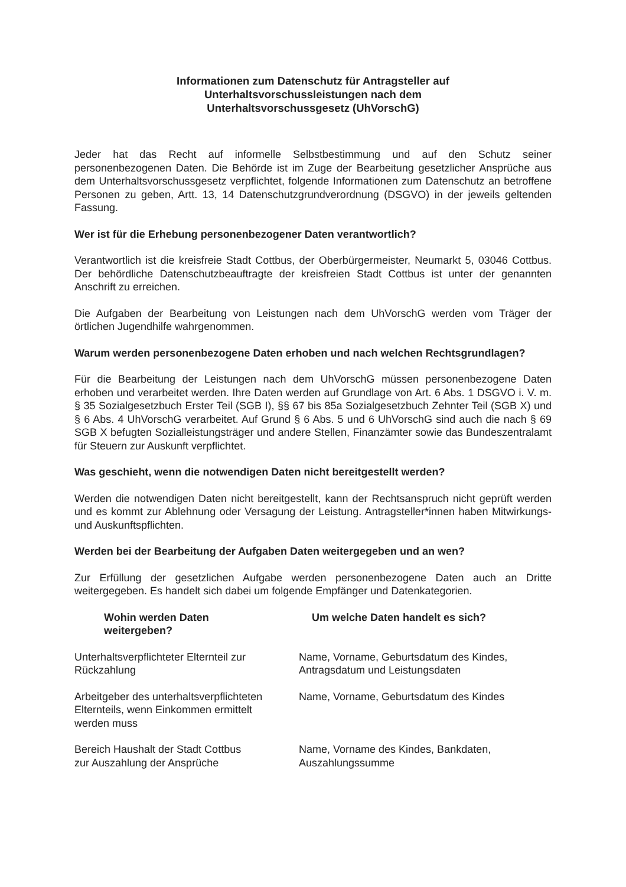Informationen zum Datenschutz für Antragsteller auf
Unterhaltsvorschussleistungen nach dem
Unterhaltsvorschussgesetz (UhVorschG)
Jeder hat das Recht auf informelle Selbstbestimmung und auf den Schutz seiner personenbezogenen Daten. Die Behörde ist im Zuge der Bearbeitung gesetzlicher Ansprüche aus dem Unterhaltsvorschussgesetz verpflichtet, folgende Informationen zum Datenschutz an betroffene Personen zu geben, Artt. 13, 14 Datenschutzgrundverordnung (DSGVO) in der jeweils geltenden Fassung.
Wer ist für die Erhebung personenbezogener Daten verantwortlich?
Verantwortlich ist die kreisfreie Stadt Cottbus, der Oberbürgermeister, Neumarkt 5, 03046 Cottbus. Der behördliche Datenschutzbeauftragte der kreisfreien Stadt Cottbus ist unter der genannten Anschrift zu erreichen.
Die Aufgaben der Bearbeitung von Leistungen nach dem UhVorschG werden vom Träger der örtlichen Jugendhilfe wahrgenommen.
Warum werden personenbezogene Daten erhoben und nach welchen Rechtsgrundlagen?
Für die Bearbeitung der Leistungen nach dem UhVorschG müssen personenbezogene Daten erhoben und verarbeitet werden. Ihre Daten werden auf Grundlage von Art. 6 Abs. 1 DSGVO i. V. m. § 35 Sozialgesetzbuch Erster Teil (SGB I), §§ 67 bis 85a Sozialgesetzbuch Zehnter Teil (SGB X) und § 6 Abs. 4 UhVorschG verarbeitet. Auf Grund § 6 Abs. 5 und 6 UhVorschG sind auch die nach § 69 SGB X befugten Sozialleistungsträger und andere Stellen, Finanzämter sowie das Bundeszentralamt für Steuern zur Auskunft verpflichtet.
Was geschieht, wenn die notwendigen Daten nicht bereitgestellt werden?
Werden die notwendigen Daten nicht bereitgestellt, kann der Rechtsanspruch nicht geprüft werden und es kommt zur Ablehnung oder Versagung der Leistung. Antragsteller*innen haben Mitwirkungs- und Auskunftspflichten.
Werden bei der Bearbeitung der Aufgaben Daten weitergegeben und an wen?
Zur Erfüllung der gesetzlichen Aufgabe werden personenbezogene Daten auch an Dritte weitergegeben. Es handelt sich dabei um folgende Empfänger und Datenkategorien.
| Wohin werden Daten weitergeben? | Um welche Daten handelt es sich? |
| --- | --- |
| Unterhaltsverpflichteter Elternteil zur Rückzahlung | Name, Vorname, Geburtsdatum des Kindes, Antragsdatum und Leistungsdaten |
| Arbeitgeber des unterhaltsverpflichteten Elternteils, wenn Einkommen ermittelt werden muss | Name, Vorname, Geburtsdatum des Kindes |
| Bereich Haushalt der Stadt Cottbus zur Auszahlung der Ansprüche | Name, Vorname des Kindes, Bankdaten, Auszahlungssumme |